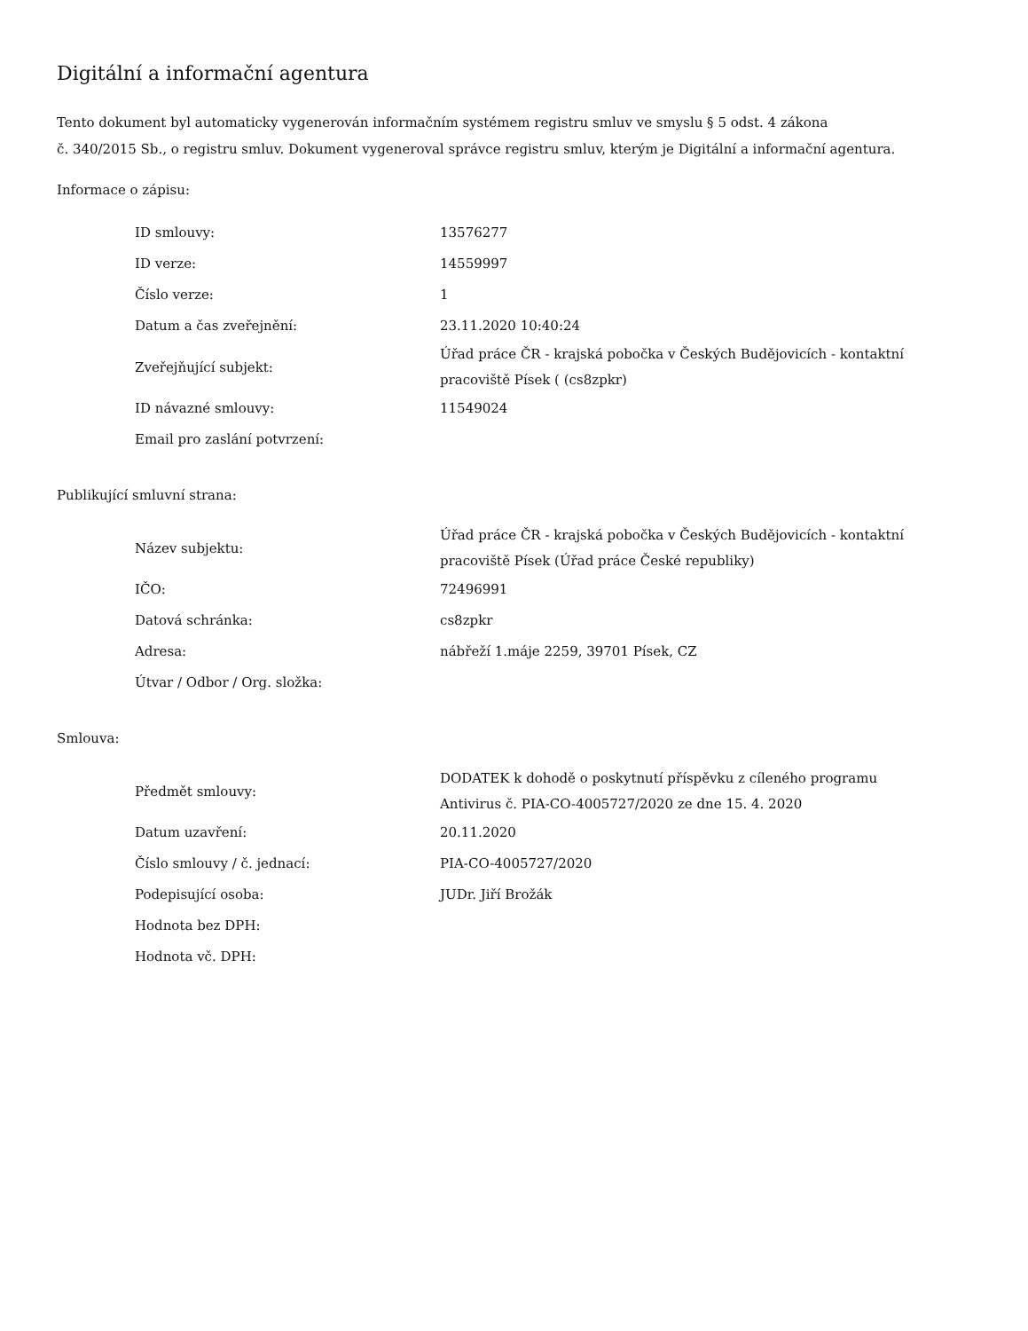Digitální a informační agentura
Tento dokument byl automaticky vygenerován informačním systémem registru smluv ve smyslu § 5 odst. 4 zákona
č. 340/2015 Sb., o registru smluv. Dokument vygeneroval správce registru smluv, kterým je Digitální a informační agentura.
Informace o zápisu:
| ID smlouvy: | 13576277 |
| ID verze: | 14559997 |
| Číslo verze: | 1 |
| Datum a čas zveřejnění: | 23.11.2020 10:40:24 |
| Zveřejňující subjekt: | Úřad práce ČR - krajská pobočka v Českých Budějovicích - kontaktní pracoviště Písek ( (cs8zpkr) |
| ID návazné smlouvy: | 11549024 |
| Email pro zaslání potvrzení: | |
Publikující smluvní strana:
| Název subjektu: | Úřad práce ČR - krajská pobočka v Českých Budějovicích - kontaktní pracoviště Písek (Úřad práce České republiky) |
| IČO: | 72496991 |
| Datová schránka: | cs8zpkr |
| Adresa: | nábřeží 1.máje 2259, 39701 Písek, CZ |
| Útvar / Odbor / Org. složka: | |
Smlouva:
| Předmět smlouvy: | DODATEK k dohodě o poskytnutí příspěvku z cíleného programu Antivirus č. PIA-CO-4005727/2020 ze dne 15. 4. 2020 |
| Datum uzavření: | 20.11.2020 |
| Číslo smlouvy / č. jednací: | PIA-CO-4005727/2020 |
| Podepisující osoba: | JUDr. Jiří Brožák |
| Hodnota bez DPH: | |
| Hodnota vč. DPH: | |